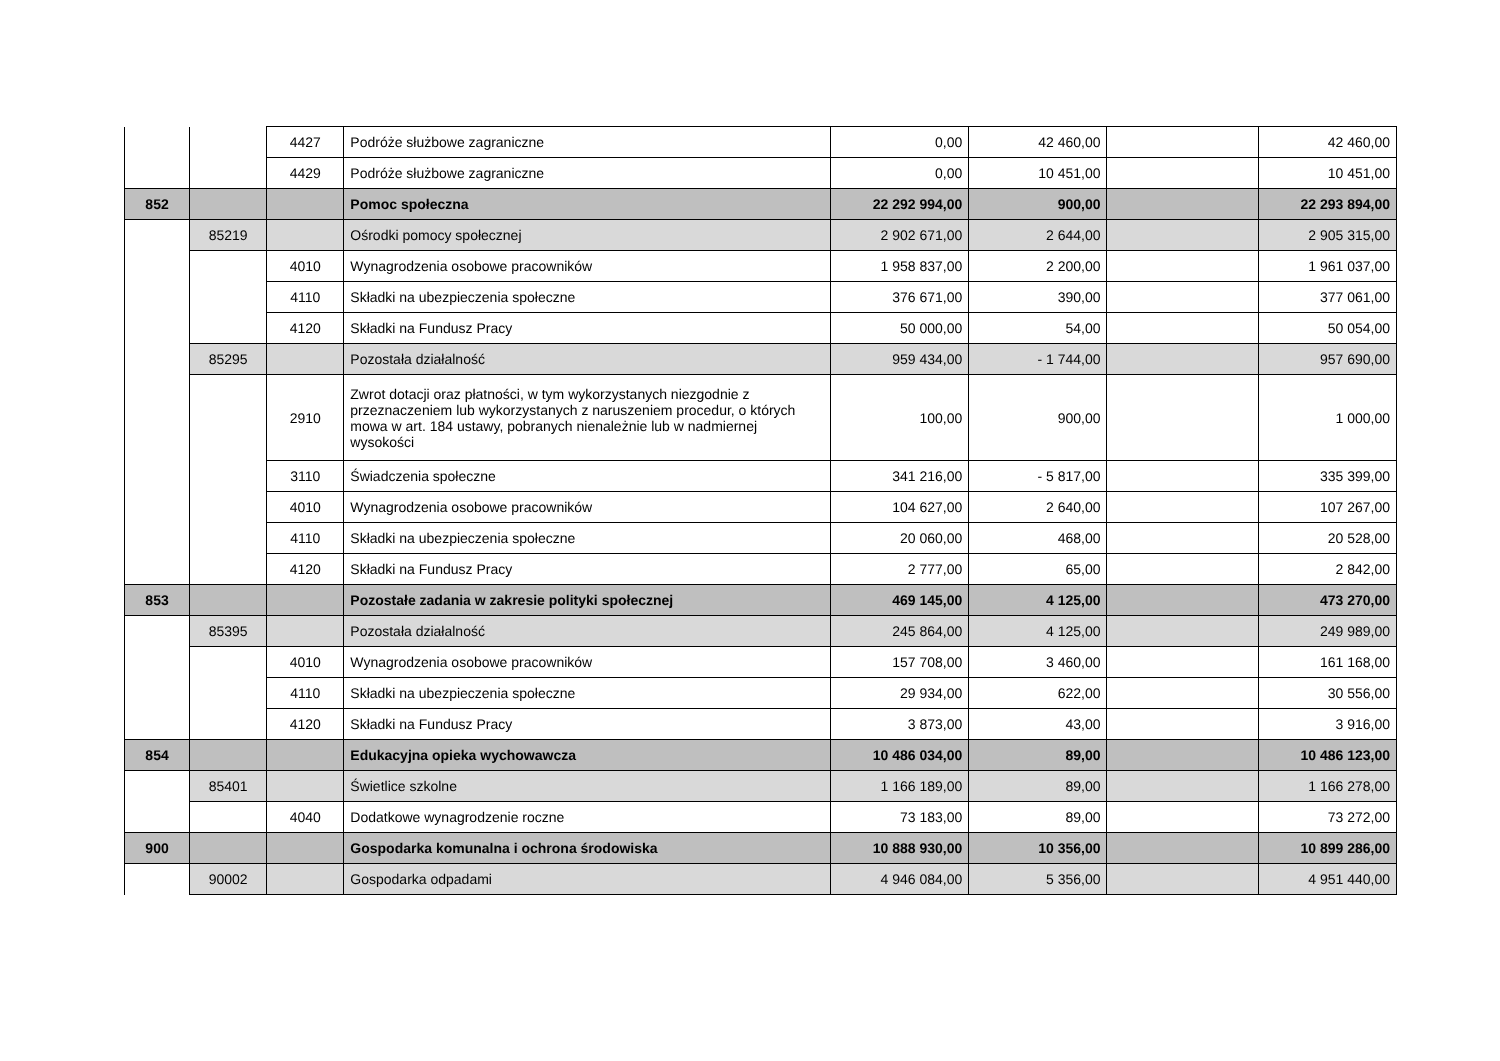| | | 4427 | Podróże służbowe zagraniczne | 0,00 | 42 460,00 | | 42 460,00 |
| | | 4429 | Podróże służbowe zagraniczne | 0,00 | 10 451,00 | | 10 451,00 |
| 852 | | | Pomoc społeczna | 22 292 994,00 | 900,00 | | 22 293 894,00 |
| | 85219 | | Ośrodki pomocy społecznej | 2 902 671,00 | 2 644,00 | | 2 905 315,00 |
| | | 4010 | Wynagrodzenia osobowe pracowników | 1 958 837,00 | 2 200,00 | | 1 961 037,00 |
| | | 4110 | Składki na ubezpieczenia społeczne | 376 671,00 | 390,00 | | 377 061,00 |
| | | 4120 | Składki na Fundusz Pracy | 50 000,00 | 54,00 | | 50 054,00 |
| | 85295 | | Pozostała działalność | 959 434,00 | - 1 744,00 | | 957 690,00 |
| | | 2910 | Zwrot dotacji oraz płatności, w tym wykorzystanych niezgodnie z przeznaczeniem lub wykorzystanych z naruszeniem procedur, o których mowa w art. 184 ustawy, pobranych nienależnie lub w nadmiernej wysokości | 100,00 | 900,00 | | 1 000,00 |
| | | 3110 | Świadczenia społeczne | 341 216,00 | - 5 817,00 | | 335 399,00 |
| | | 4010 | Wynagrodzenia osobowe pracowników | 104 627,00 | 2 640,00 | | 107 267,00 |
| | | 4110 | Składki na ubezpieczenia społeczne | 20 060,00 | 468,00 | | 20 528,00 |
| | | 4120 | Składki na Fundusz Pracy | 2 777,00 | 65,00 | | 2 842,00 |
| 853 | | | Pozostałe zadania w zakresie polityki społecznej | 469 145,00 | 4 125,00 | | 473 270,00 |
| | 85395 | | Pozostała działalność | 245 864,00 | 4 125,00 | | 249 989,00 |
| | | 4010 | Wynagrodzenia osobowe pracowników | 157 708,00 | 3 460,00 | | 161 168,00 |
| | | 4110 | Składki na ubezpieczenia społeczne | 29 934,00 | 622,00 | | 30 556,00 |
| | | 4120 | Składki na Fundusz Pracy | 3 873,00 | 43,00 | | 3 916,00 |
| 854 | | | Edukacyjna opieka wychowawcza | 10 486 034,00 | 89,00 | | 10 486 123,00 |
| | 85401 | | Świetlice szkolne | 1 166 189,00 | 89,00 | | 1 166 278,00 |
| | | 4040 | Dodatkowe wynagrodzenie roczne | 73 183,00 | 89,00 | | 73 272,00 |
| 900 | | | Gospodarka komunalna i ochrona środowiska | 10 888 930,00 | 10 356,00 | | 10 899 286,00 |
| | 90002 | | Gospodarka odpadami | 4 946 084,00 | 5 356,00 | | 4 951 440,00 |